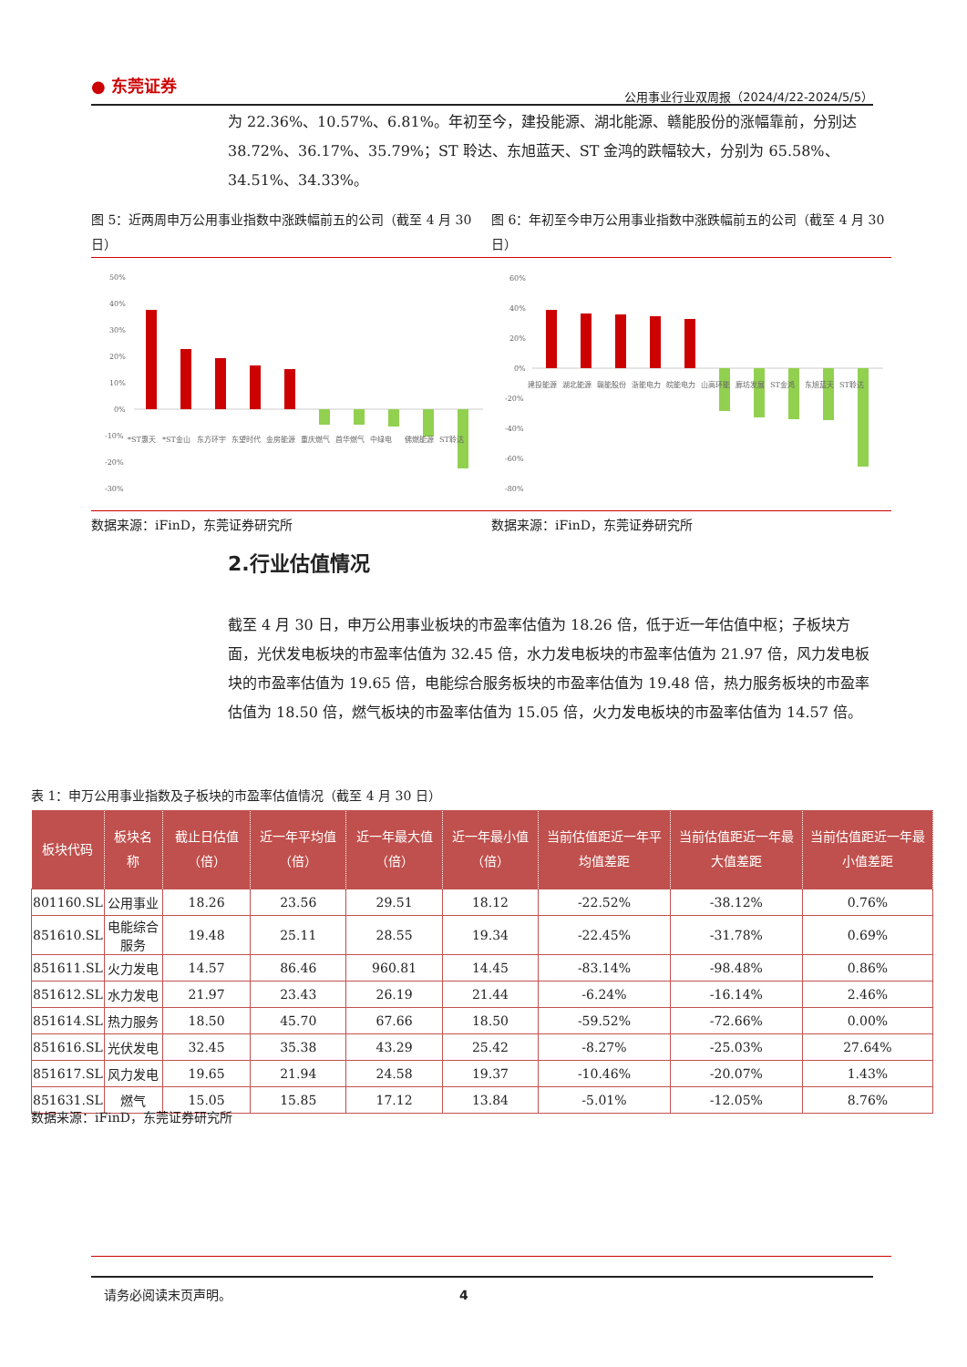● 东莞证券 公用事业行业双周报（2024/4/22-2024/5/5）
为 22.36%、10.57%、6.81%。年初至今，建投能源、湖北能源、赣能股份的涨幅靠前，分别达 38.72%、36.17%、35.79%；ST 聆达、东旭蓝天、ST 金鸿的跌幅较大，分别为 65.58%、34.51%、34.33%。
图 5：近两周申万公用事业指数中涨跌幅前五的公司（截至 4 月 30 日）
图 6：年初至今申万公用事业指数中涨跌幅前五的公司（截至 4 月 30 日）
50%
40%
30%
20%
10%
0%
-10%
-20%
-30%
*ST惠天
*ST金山
东方环宇
东望时代
金房能源
重庆燃气
首华燃气
中绿电
佛燃能源
ST聆达
60%
40%
20%
0%
-20%
-40%
-60%
-80%
建投能源
湖北能源
赣能股份
浙能电力
皖能电力
山高环能
廊坊发展
ST金鸿
东旭蓝天
ST聆达
数据来源：iFinD，东莞证券研究所 数据来源：iFinD，东莞证券研究所
2.行业估值情况
截至 4 月 30 日，申万公用事业板块的市盈率估值为 18.26 倍，低于近一年估值中枢；子板块方面，光伏发电板块的市盈率估值为 32.45 倍，水力发电板块的市盈率估值为 21.97 倍，风力发电板块的市盈率估值为 19.65 倍，电能综合服务板块的市盈率估值为 19.48 倍，热力服务板块的市盈率估值为 18.50 倍，燃气板块的市盈率估值为 15.05 倍，火力发电板块的市盈率估值为 14.57 倍。
表 1：申万公用事业指数及子板块的市盈率估值情况（截至 4 月 30 日）
| 板块代码 | 板块名称 | 截止日估值（倍） | 近一年平均值（倍） | 近一年最大值（倍） | 近一年最小值（倍） | 当前估值距近一年平均值差距 | 当前估值距近一年最大值差距 | 当前估值距近一年最小值差距 |
| --- | --- | --- | --- | --- | --- | --- | --- | --- |
| 801160.SL | 公用事业 | 18.26 | 23.56 | 29.51 | 18.12 | -22.52% | -38.12% | 0.76% |
| 851610.SL | 电能综合服务 | 19.48 | 25.11 | 28.55 | 19.34 | -22.45% | -31.78% | 0.69% |
| 851611.SL | 火力发电 | 14.57 | 86.46 | 960.81 | 14.45 | -83.14% | -98.48% | 0.86% |
| 851612.SL | 水力发电 | 21.97 | 23.43 | 26.19 | 21.44 | -6.24% | -16.14% | 2.46% |
| 851614.SL | 热力服务 | 18.50 | 45.70 | 67.66 | 18.50 | -59.52% | -72.66% | 0.00% |
| 851616.SL | 光伏发电 | 32.45 | 35.38 | 43.29 | 25.42 | -8.27% | -25.03% | 27.64% |
| 851617.SL | 风力发电 | 19.65 | 21.94 | 24.58 | 19.37 | -10.46% | -20.07% | 1.43% |
| 851631.SL | 燃气 | 15.05 | 15.85 | 17.12 | 13.84 | -5.01% | -12.05% | 8.76% |
数据来源：iFinD，东莞证券研究所
请务必阅读末页声明。 4